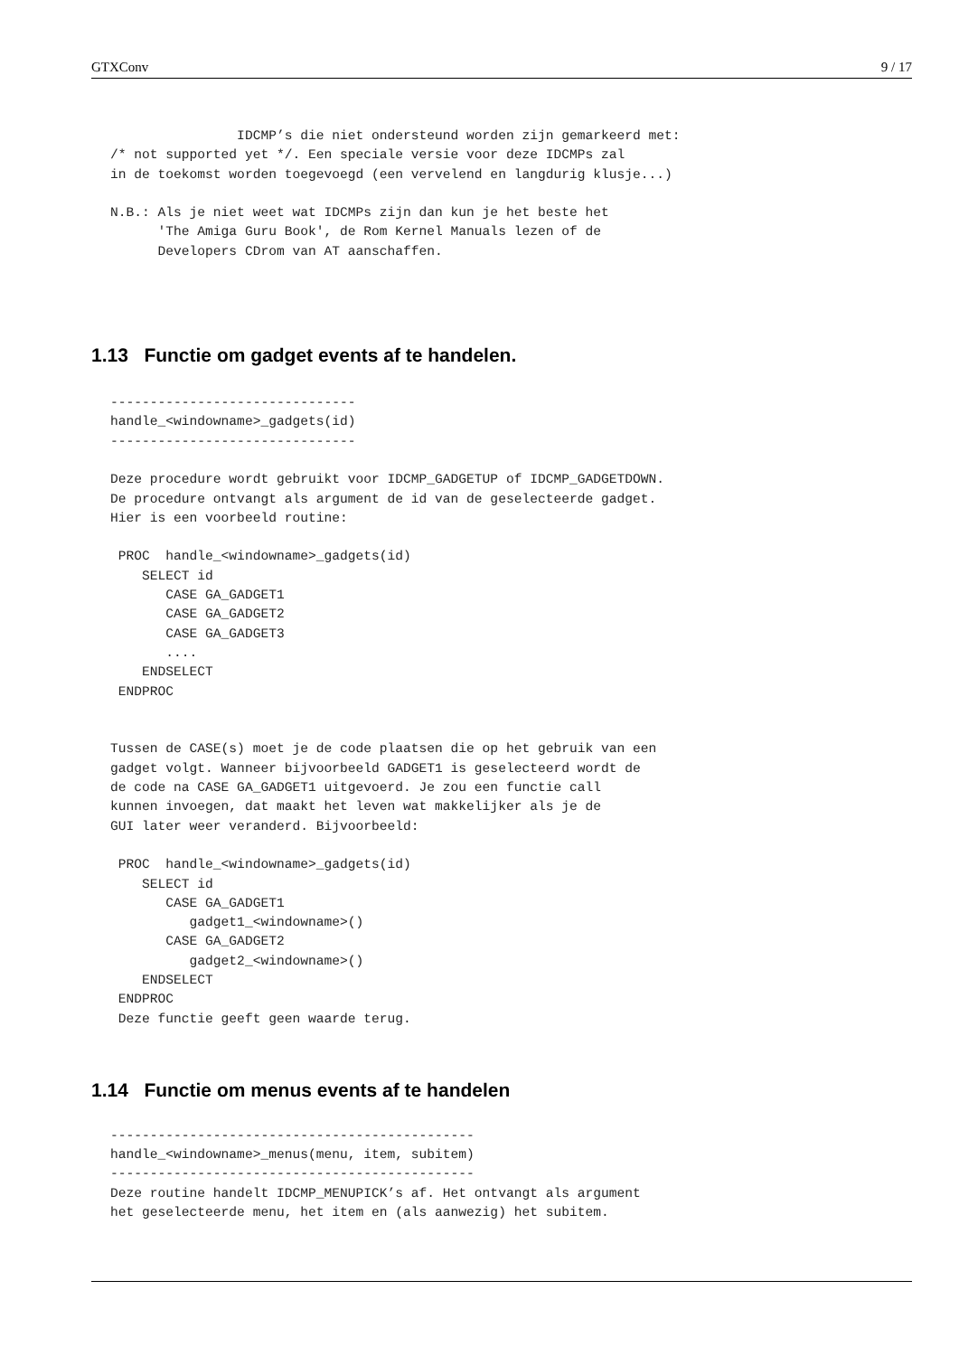GTXConv 9 / 17
                IDCMP’s die niet ondersteund worden zijn gemarkeerd met:
/* not supported yet */. Een speciale versie voor deze IDCMPs zal
in de toekomst worden toegevoegd (een vervelend en langdurig klusje...)

N.B.: Als je niet weet wat IDCMPs zijn dan kun je het beste het
      'The Amiga Guru Book', de Rom Kernel Manuals lezen of de
      Developers CDrom van AT aanschaffen.
1.13 Functie om gadget events af te handelen.
-------------------------------
handle_<windowname>_gadgets(id)
-------------------------------

Deze procedure wordt gebruikt voor IDCMP_GADGETUP of IDCMP_GADGETDOWN.
De procedure ontvangt als argument de id van de geselecteerde gadget.
Hier is een voorbeeld routine:

 PROC  handle_<windowname>_gadgets(id)
    SELECT id
       CASE GA_GADGET1
       CASE GA_GADGET2
       CASE GA_GADGET3
       ....
    ENDSELECT
 ENDPROC


Tussen de CASE(s) moet je de code plaatsen die op het gebruik van een
gadget volgt. Wanneer bijvoorbeeld GADGET1 is geselecteerd wordt de
de code na CASE GA_GADGET1 uitgevoerd. Je zou een functie call
kunnen invoegen, dat maakt het leven wat makkelijker als je de
GUI later weer veranderd. Bijvoorbeeld:

 PROC  handle_<windowname>_gadgets(id)
    SELECT id
       CASE GA_GADGET1
          gadget1_<windowname>()
       CASE GA_GADGET2
          gadget2_<windowname>()
    ENDSELECT
 ENDPROC
 Deze functie geeft geen waarde terug.
1.14 Functie om menus events af te handelen
----------------------------------------------
handle_<windowname>_menus(menu, item, subitem)
----------------------------------------------
Deze routine handelt IDCMP_MENUPICK’s af. Het ontvangt als argument
het geselecteerde menu, het item en (als aanwezig) het subitem.